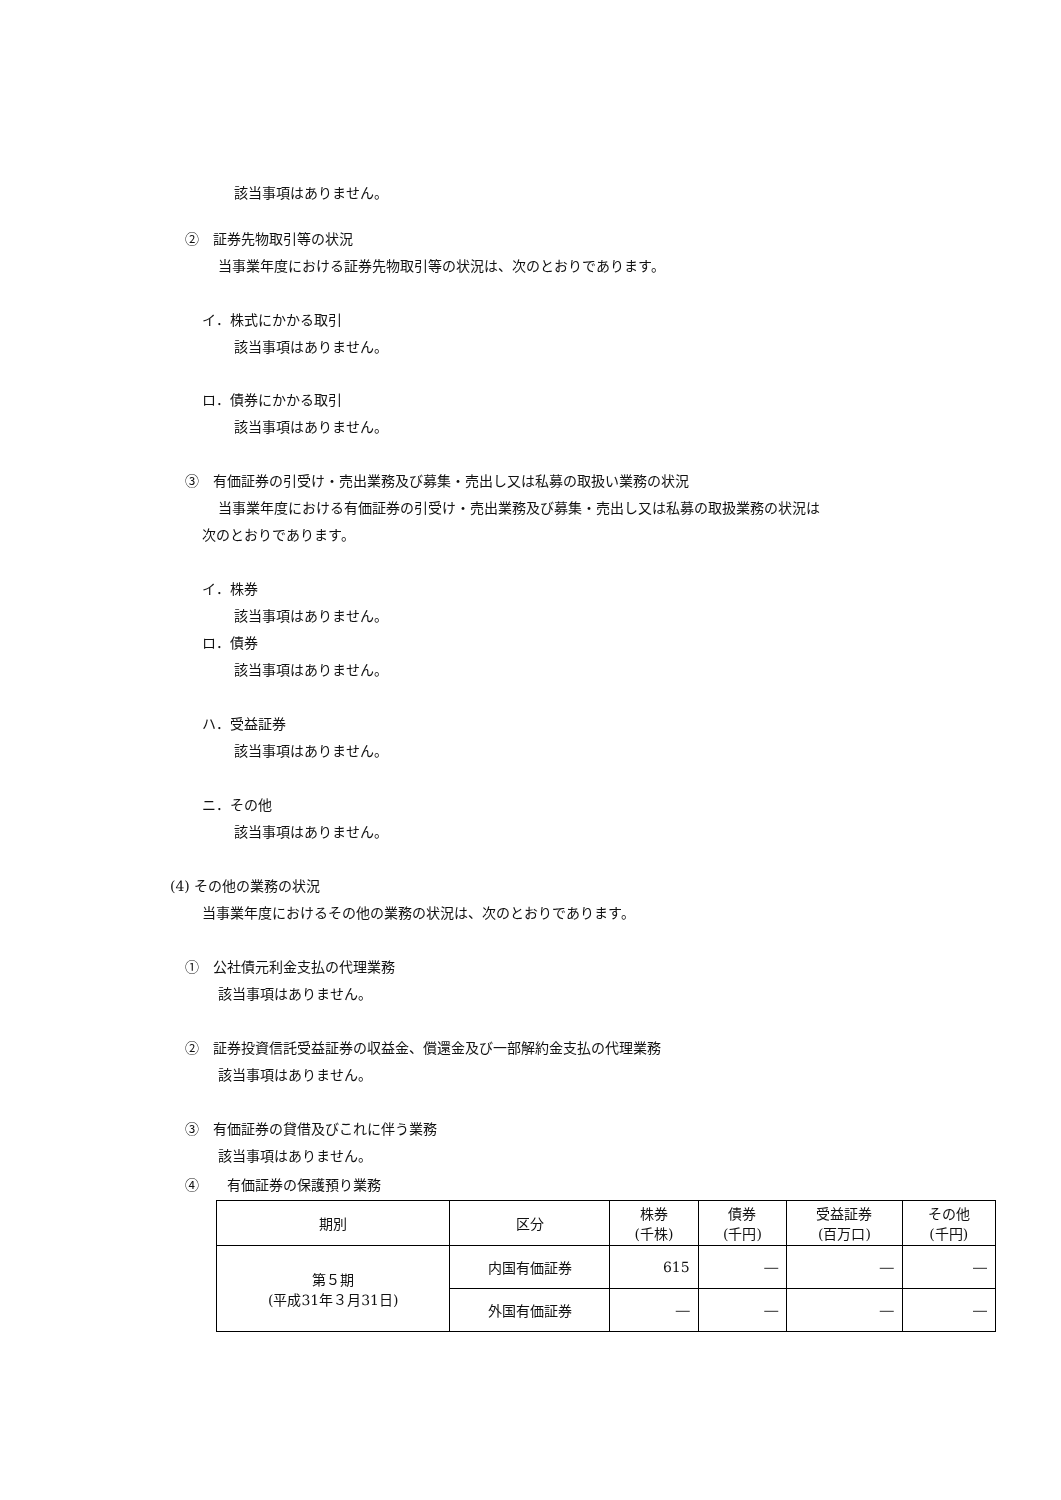該当事項はありません。
②　証券先物取引等の状況
当事業年度における証券先物取引等の状況は、次のとおりであります。
イ．株式にかかる取引
該当事項はありません。
ロ．債券にかかる取引
該当事項はありません。
③　有価証券の引受け・売出業務及び募集・売出し又は私募の取扱い業務の状況
当事業年度における有価証券の引受け・売出業務及び募集・売出し又は私募の取扱業務の状況は
次のとおりであります。
イ．株券
該当事項はありません。
ロ．債券
該当事項はありません。
ハ．受益証券
該当事項はありません。
ニ．その他
該当事項はありません。
(4) その他の業務の状況
当事業年度におけるその他の業務の状況は、次のとおりであります。
①　公社債元利金支払の代理業務
該当事項はありません。
②　証券投資信託受益証券の収益金、償還金及び一部解約金支払の代理業務
該当事項はありません。
③　有価証券の貸借及びこれに伴う業務
該当事項はありません。
④　　有価証券の保護預り業務
| 期別 | 区分 | 株券 (千株) | 債券 (千円) | 受益証券 (百万口) | その他 (千円) |
| --- | --- | --- | --- | --- | --- |
| 第５期 (平成31年３月31日) | 内国有価証券 | 615 | ― | ― | ― |
| | 外国有価証券 | ― | ― | ― | ― |